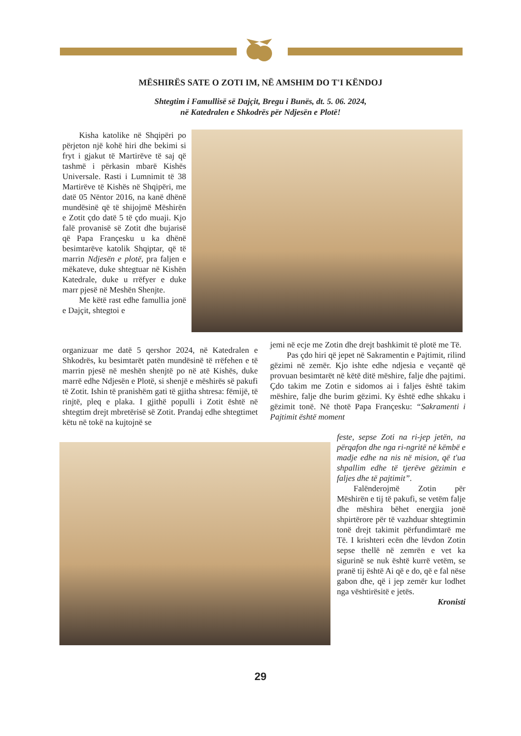MËSHIRËS SATE O ZOTI IM, NË AMSHIM DO T'I KËNDOJ
Shtegtim i Famullisë së Dajçit, Bregu i Bunës, dt. 5. 06. 2024,
në Katedralen e Shkodrës për Ndjesën e Plotë!
Kisha katolike në Shqipëri po përjeton një kohë hiri dhe bekimi si fryt i gjakut të Martirëve të saj që tashmë i përkasin mbarë Kishës Universale. Rasti i Lumnimit të 38 Martirëve të Kishës në Shqipëri, me datë 05 Nëntor 2016, na kanë dhënë mundësinë që të shijojmë Mëshirën e Zotit çdo datë 5 të çdo muaji. Kjo falë provanisë së Zotit dhe bujarisë që Papa Françesku u ka dhënë besimtarëve katolik Shqiptar, që të marrin Ndjesën e plotë, pra faljen e mëkateve, duke shtegtuar në Kishën Katedrale, duke u rrëfyer e duke marr pjesë në Meshën Shenjte.
Me këtë rast edhe famullia jonë e Dajçit, shtegtoi e
organizuar me datë 5 qershor 2024, në Katedralen e Shkodrës, ku besimtarët patën mundësinë të rrëfehen e të marrin pjesë në meshën shenjtë po në atë Kishës, duke marrë edhe Ndjesën e Plotë, si shenjë e mëshirës së pakufi të Zotit. Ishin të pranishëm gati të gjitha shtresa: fëmijë, të rinjtë, pleq e plaka. I gjithë populli i Zotit është në shtegtim drejt mbretërisë së Zotit. Prandaj edhe shtegtimet këtu në tokë na kujtojnë se
jemi në ecje me Zotin dhe drejt bashkimit të plotë me Të.
Pas çdo hiri që jepet në Sakramentin e Pajtimit, rilind gëzimi në zemër. Kjo ishte edhe ndjesia e veçantë që provuan besimtarët në këtë ditë mëshire, falje dhe pajtimi. Çdo takim me Zotin e sidomos ai i faljes është takim mëshire, falje dhe burim gëzimi. Ky është edhe shkaku i gëzimit tonë. Në thotë Papa Françesku: “Sakramenti i Pajtimit është moment
feste, sepse Zoti na ri-jep jetën, na përqafon dhe nga ri-ngritë në këmbë e madje edhe na nis në mision, që t'ua shpallim edhe të tjerëve gëzimin e faljes dhe të pajtimit”.
Falënderojmë Zotin për Mëshirën e tij të pakufi, se vetëm falje dhe mëshira bëhet energjia jonë shpirtërore për të vazhduar shtegtimin tonë drejt takimit përfundimtarë me Të. I krishteri ecën dhe lëvdon Zotin sepse thellë në zemrën e vet ka sigurinë se nuk është kurrë vetëm, se pranë tij është Ai që e do, që e fal nëse gabon dhe, që i jep zemër kur lodhet nga vështirësitë e jetës.
Kronisti
29